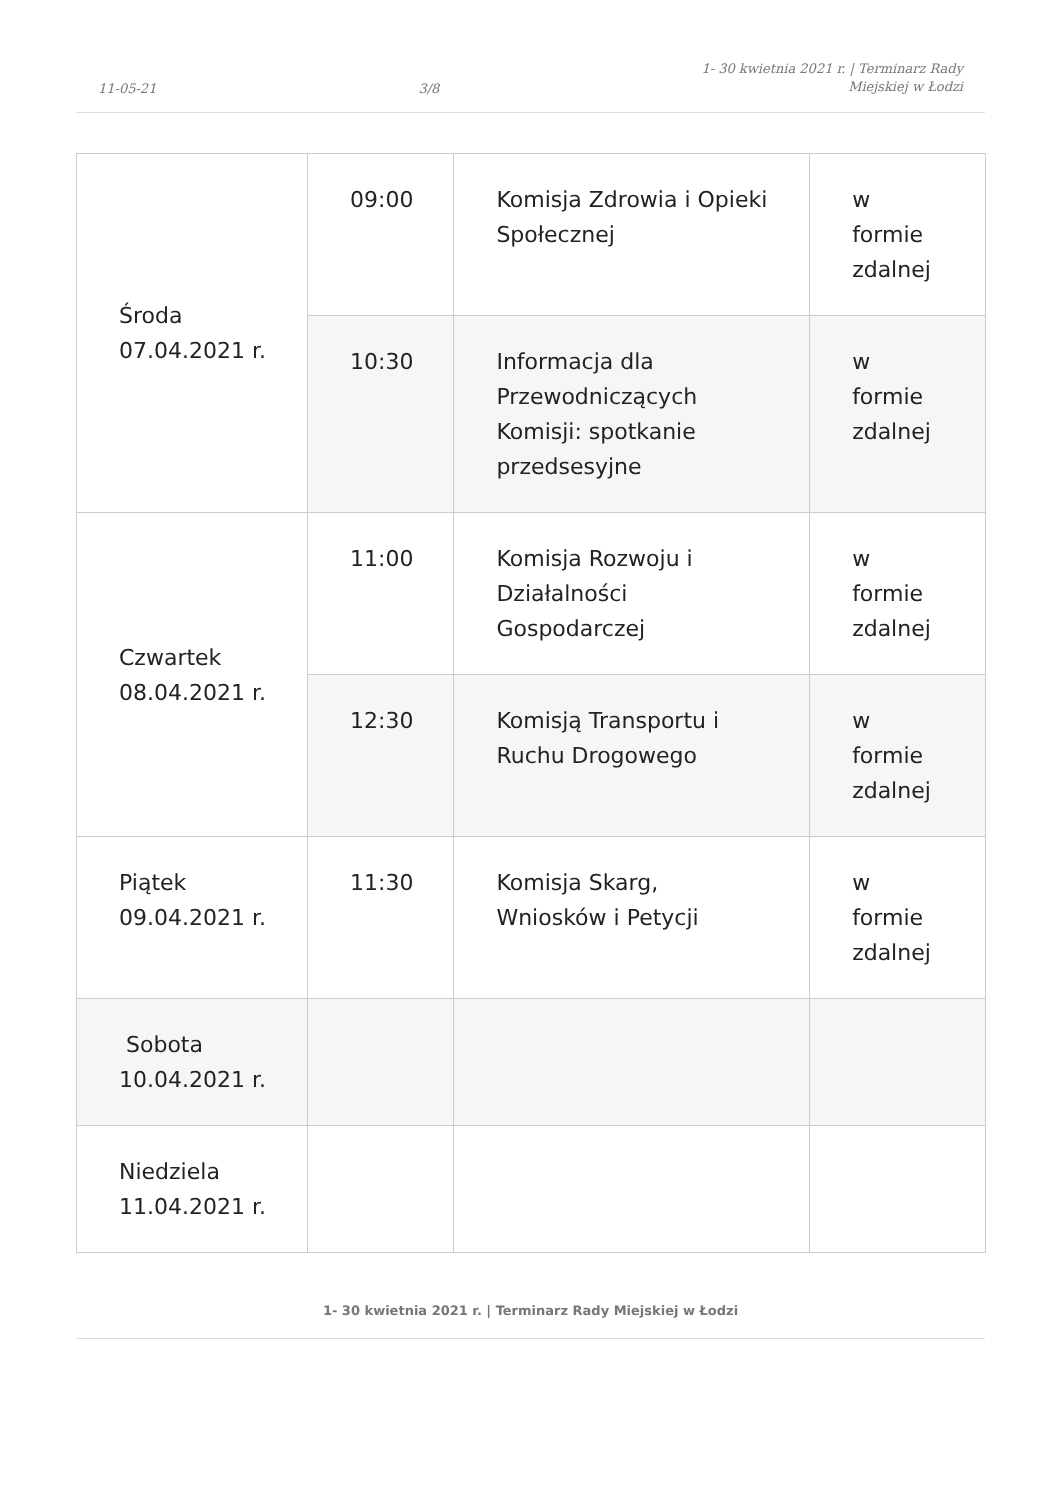11-05-21
3/8
1- 30 kwietnia 2021 r. | Terminarz Rady
Miejskiej w Łodzi
| Środa 07.04.2021 r. | 09:00 | Komisja Zdrowia i Opieki Społecznej | w formie zdalnej |
| | 10:30 | Informacja dla Przewodniczących Komisji: spotkanie przedsesyjne | w formie zdalnej |
| Czwartek 08.04.2021 r. | 11:00 | Komisja Rozwoju i Działalności Gospodarczej | w formie zdalnej |
| | 12:30 | Komisją Transportu i Ruchu Drogowego | w formie zdalnej |
| Piątek 09.04.2021 r. | 11:30 | Komisja Skarg, Wniosków i Petycji | w formie zdalnej |
| Sobota 10.04.2021 r. | | | |
| Niedziela 11.04.2021 r. | | | |
1- 30 kwietnia 2021 r. | Terminarz Rady Miejskiej w Łodzi